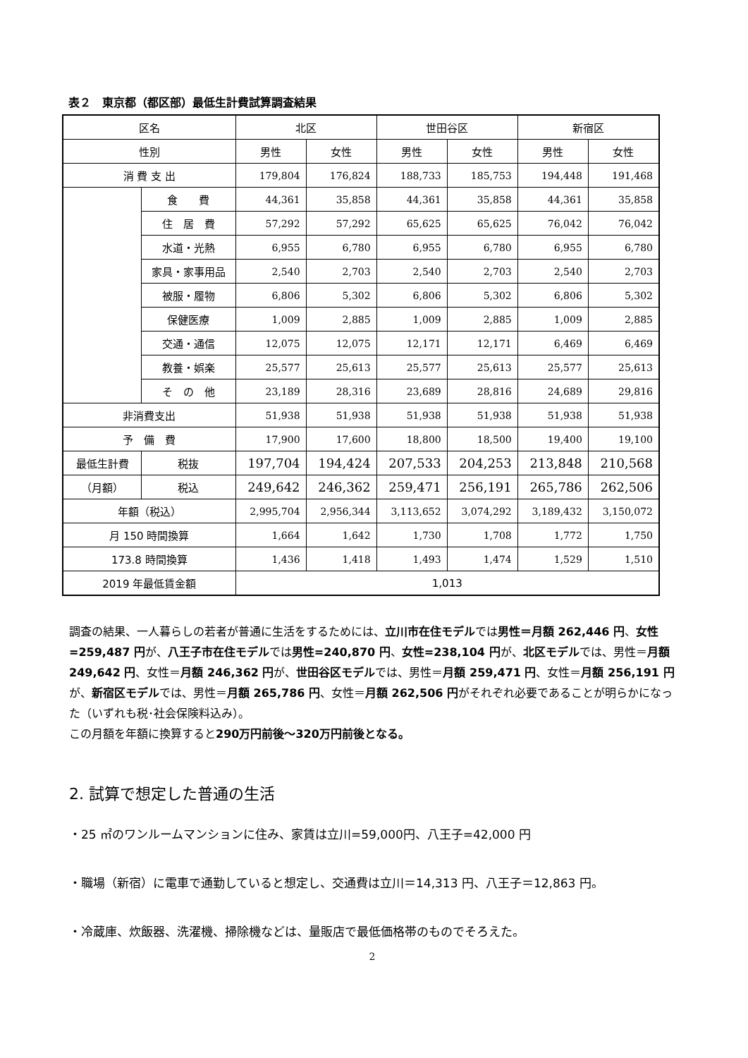表２　東京都（都区部）最低生計費試算調査結果
| 区名 | | 北区 | | 世田谷区 | | 新宿区 | |
| --- | --- | --- | --- | --- | --- | --- | --- |
| 性別 | | 男性 | 女性 | 男性 | 女性 | 男性 | 女性 |
| 消 費 支 出 | | 179,804 | 176,824 | 188,733 | 185,753 | 194,448 | 191,468 |
| | 食 費 | 44,361 | 35,858 | 44,361 | 35,858 | 44,361 | 35,858 |
| | 住 居 費 | 57,292 | 57,292 | 65,625 | 65,625 | 76,042 | 76,042 |
| | 水道・光熱 | 6,955 | 6,780 | 6,955 | 6,780 | 6,955 | 6,780 |
| | 家具・家事用品 | 2,540 | 2,703 | 2,540 | 2,703 | 2,540 | 2,703 |
| | 被服・履物 | 6,806 | 5,302 | 6,806 | 5,302 | 6,806 | 5,302 |
| | 保健医療 | 1,009 | 2,885 | 1,009 | 2,885 | 1,009 | 2,885 |
| | 交通・通信 | 12,075 | 12,075 | 12,171 | 12,171 | 6,469 | 6,469 |
| | 教養・娯楽 | 25,577 | 25,613 | 25,577 | 25,613 | 25,577 | 25,613 |
| | そ の 他 | 23,189 | 28,316 | 23,689 | 28,816 | 24,689 | 29,816 |
| 非消費支出 | | 51,938 | 51,938 | 51,938 | 51,938 | 51,938 | 51,938 |
| 予 備 費 | | 17,900 | 17,600 | 18,800 | 18,500 | 19,400 | 19,100 |
| 最低生計費 | 税抜 | 197,704 | 194,424 | 207,533 | 204,253 | 213,848 | 210,568 |
| （月額） | 税込 | 249,642 | 246,362 | 259,471 | 256,191 | 265,786 | 262,506 |
| 年額（税込） | | 2,995,704 | 2,956,344 | 3,113,652 | 3,074,292 | 3,189,432 | 3,150,072 |
| 月 150 時間換算 | | 1,664 | 1,642 | 1,730 | 1,708 | 1,772 | 1,750 |
| 173.8 時間換算 | | 1,436 | 1,418 | 1,493 | 1,474 | 1,529 | 1,510 |
| 2019 年最低賃金額 | | 1,013 | | | | | |
調査の結果、一人暮らしの若者が普通に生活をするためには、立川市在住モデルでは男性＝月額 262,446 円、女性=259,487 円が、八王子市在住モデルでは男性=240,870 円、女性=238,104 円が、北区モデルでは、男性＝月額 249,642 円、女性＝月額 246,362 円が、世田谷区モデルでは、男性＝月額 259,471 円、女性＝月額 256,191 円が、新宿区モデルでは、男性＝月額 265,786 円、女性＝月額 262,506 円がそれぞれ必要であることが明らかになった（いずれも税･社会保険料込み）。
この月額を年額に換算すると290万円前後～320万円前後となる。
2. 試算で想定した普通の生活
・25 ㎡のワンルームマンションに住み、家賃は立川=59,000円、八王子=42,000 円
・職場（新宿）に電車で通勤していると想定し、交通費は立川＝14,313 円、八王子＝12,863 円。
・冷蔵庫、炊飯器、洗濯機、掃除機などは、量販店で最低価格帯のものでそろえた。
2